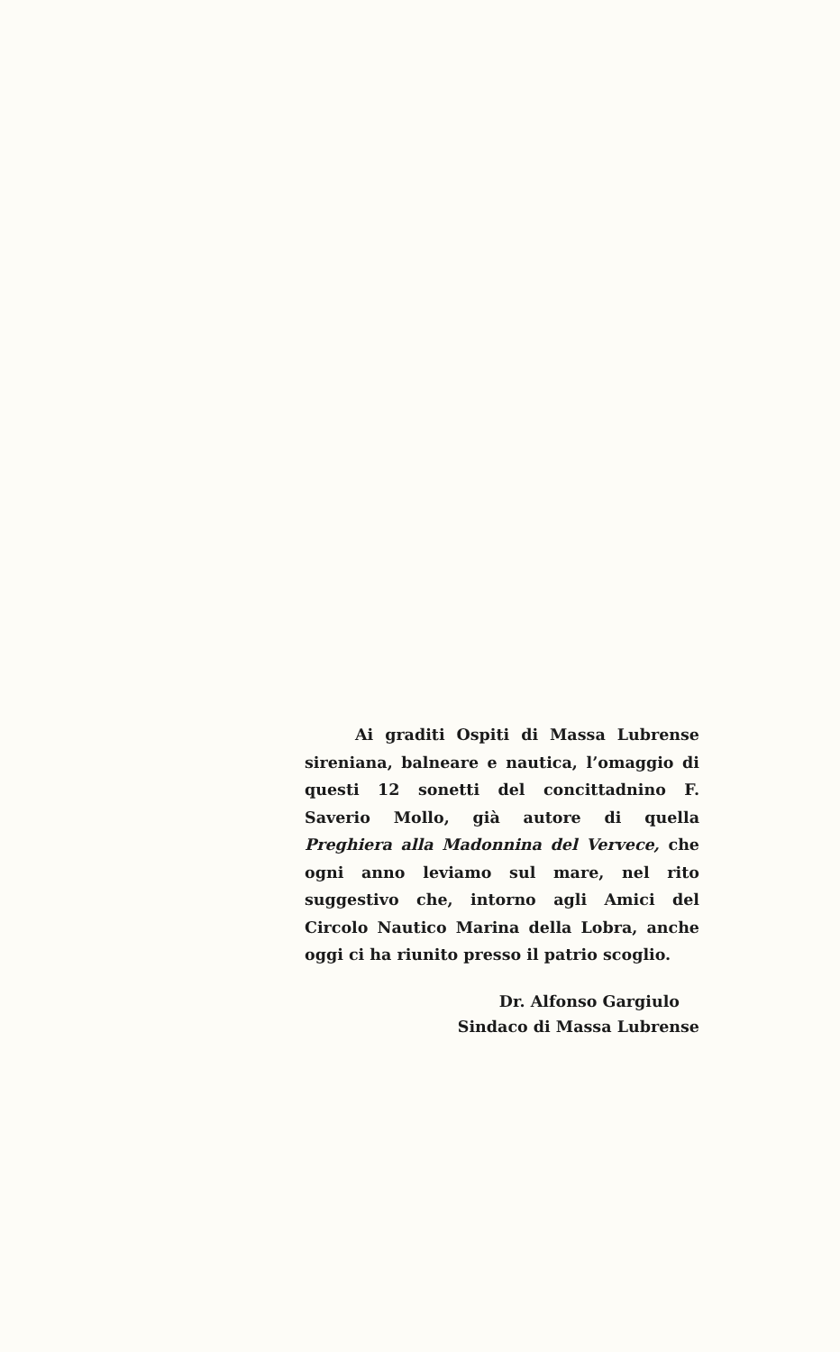Ai graditi Ospiti di Massa Lubrense sireniana, balneare e nautica, l’omaggio di questi 12 sonetti del concittadnino F. Saverio Mollo, già autore di quella Preghiera alla Madonnina del Vervece, che ogni anno leviamo sul mare, nel rito suggestivo che, intorno agli Amici del Circolo Nautico Marina della Lobra, anche oggi ci ha riunito presso il patrio scoglio.
Dr. Alfonso Gargiulo
Sindaco di Massa Lubrense